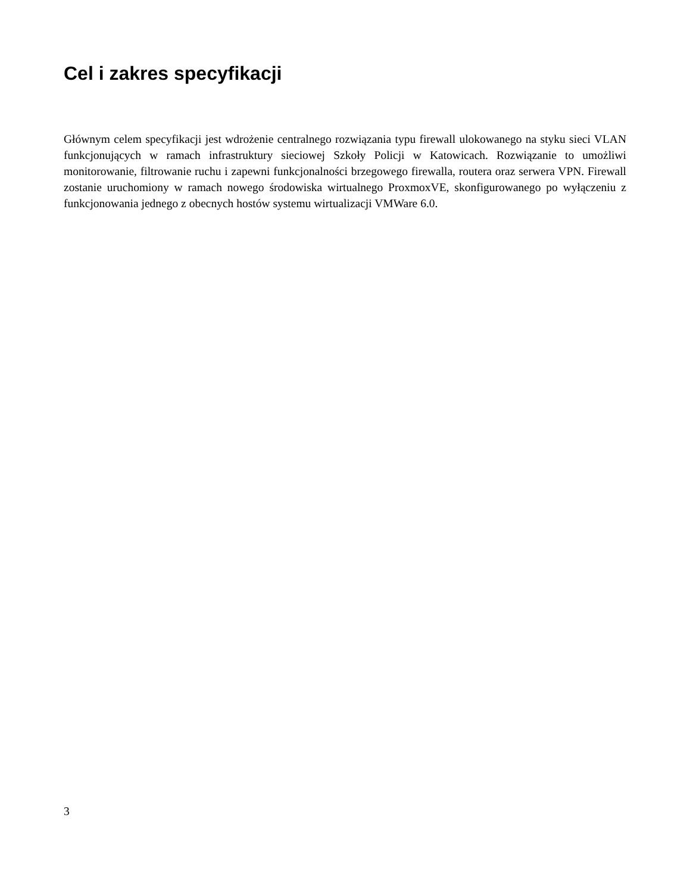Cel i zakres specyfikacji
Głównym celem specyfikacji jest wdrożenie centralnego rozwiązania typu firewall ulokowanego na styku sieci VLAN funkcjonujących w ramach infrastruktury sieciowej Szkoły Policji w Katowicach. Rozwiązanie to umożliwi monitorowanie, filtrowanie ruchu i zapewni funkcjonalności brzegowego firewalla, routera oraz serwera VPN. Firewall zostanie uruchomiony w ramach nowego środowiska wirtualnego ProxmoxVE, skonfigurowanego po wyłączeniu z funkcjonowania jednego z obecnych hostów systemu wirtualizacji VMWare 6.0.
3